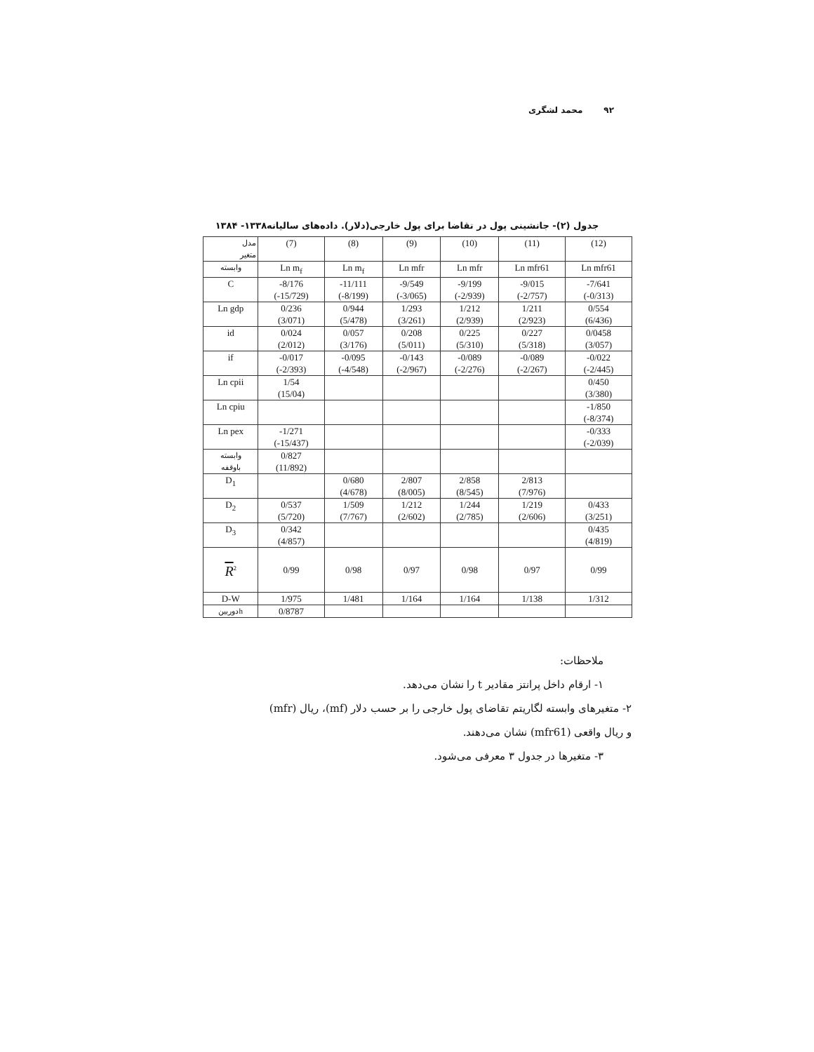۹۲محمد لشگری
جدول (۲)- جانشینی پول در تقاضا برای پول خارجی(دلار). داده‌های سالیانه۱۳۳۸- ۱۳۸۴
| مدل متغیر | (7) | (8) | (9) | (10) | (11) | (12) |
| --- | --- | --- | --- | --- | --- | --- |
| وابسته | Ln m<sub>f</sub> | Ln m<sub>f</sub> | Ln mfr | Ln mfr | Ln mfr61 | Ln mfr61 |
| C | -8/176 (-15/729) | -11/111 (-8/199) | -9/549 (-3/065) | -9/199 (-2/939) | -9/015 (-2/757) | -7/641 (-0/313) |
| Ln gdp | 0/236 (3/071) | 0/944 (5/478) | 1/293 (3/261) | 1/212 (2/939) | 1/211 (2/923) | 0/554 (6/436) |
| id | 0/024 (2/012) | 0/057 (3/176) | 0/208 (5/011) | 0/225 (5/310) | 0/227 (5/318) | 0/0458 (3/057) |
| if | -0/017 (-2/393) | -0/095 (-4/548) | -0/143 (-2/967) | -0/089 (-2/276) | -0/089 (-2/267) | -0/022 (-2/445) |
| Ln cpii | 1/54 (15/04) | | | | | 0/450 (3/380) |
| Ln cpiu | | | | | | -1/850 (-8/374) |
| Ln pex | -1/271 (-15/437) | | | | | -0/333 (-2/039) |
| وابسته باوقفه | 0/827 (11/892) | | | | | |
| D<sub>1</sub> | | 0/680 (4/678) | 2/807 (8/005) | 2/858 (8/545) | 2/813 (7/976) | |
| D<sub>2</sub> | 0/537 (5/720) | 1/509 (7/767) | 1/212 (2/602) | 1/244 (2/785) | 1/219 (2/606) | 0/433 (3/251) |
| D<sub>3</sub> | 0/342 (4/857) | | | | | 0/435 (4/819) |
| R<sup>2</sup> | 0/99 | 0/98 | 0/97 | 0/98 | 0/97 | 0/99 |
| D-W | 1/975 | 1/481 | 1/164 | 1/164 | 1/138 | 1/312 |
| دوربینh | 0/8787 | | | | | |
ملاحظات:
۱- ارقام داخل پرانتز مقادیر t را نشان می‌دهد.
۲- متغیرهای وابسته لگاریتم تقاضای پول خارجی را بر حسب دلار (mf)، ریال (mfr)
و ریال واقعی (mfr61) نشان می‌دهند.
۳- متغیرها در جدول ۳ معرفی می‌شود.